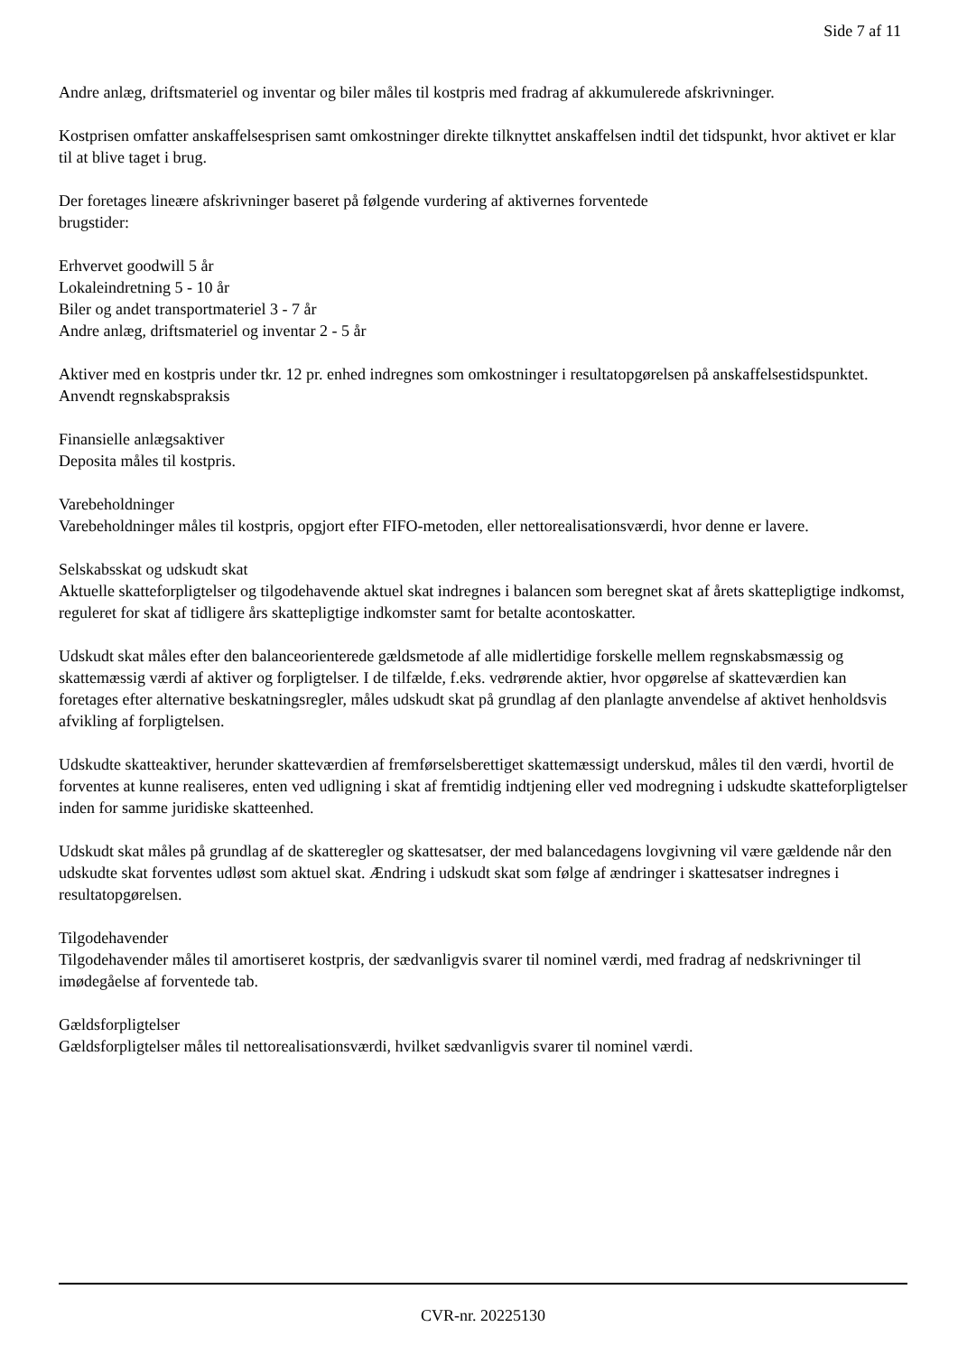Side 7 af 11
Andre anlæg, driftsmateriel og inventar og biler måles til kostpris med fradrag af akkumulerede afskrivninger.
Kostprisen omfatter anskaffelsesprisen samt omkostninger direkte tilknyttet anskaffelsen indtil det tidspunkt, hvor aktivet er klar til at blive taget i brug.
Der foretages lineære afskrivninger baseret på følgende vurdering af aktivernes forventede
brugstider:
Erhvervet goodwill 5 år
Lokaleindretning 5 - 10 år
Biler og andet transportmateriel 3 - 7 år
Andre anlæg, driftsmateriel og inventar 2 - 5 år
Aktiver med en kostpris under tkr. 12 pr. enhed indregnes som omkostninger i resultatopgørelsen på anskaffelsestidspunktet.
Anvendt regnskabspraksis
Finansielle anlægsaktiver
Deposita måles til kostpris.
Varebeholdninger
Varebeholdninger måles til kostpris, opgjort efter FIFO-metoden, eller nettorealisationsværdi, hvor denne er lavere.
Selskabsskat og udskudt skat
Aktuelle skatteforpligtelser og tilgodehavende aktuel skat indregnes i balancen som beregnet skat af årets skattepligtige indkomst, reguleret for skat af tidligere års skattepligtige indkomster samt for betalte acontoskatter.
Udskudt skat måles efter den balanceorienterede gældsmetode af alle midlertidige forskelle mellem regnskabsmæssig og skattemæssig værdi af aktiver og forpligtelser. I de tilfælde, f.eks. vedrørende aktier, hvor opgørelse af skatteværdien kan foretages efter alternative beskatningsregler, måles udskudt skat på grundlag af den planlagte anvendelse af aktivet henholdsvis afvikling af forpligtelsen.
Udskudte skatteaktiver, herunder skatteværdien af fremførselsberettiget skattemæssigt underskud, måles til den værdi, hvortil de forventes at kunne realiseres, enten ved udligning i skat af fremtidig indtjening eller ved modregning i udskudte skatteforpligtelser inden for samme juridiske skatteenhed.
Udskudt skat måles på grundlag af de skatteregler og skattesatser, der med balancedagens lovgivning vil være gældende når den udskudte skat forventes udløst som aktuel skat. Ændring i udskudt skat som følge af ændringer i skattesatser indregnes i resultatopgørelsen.
Tilgodehavender
Tilgodehavender måles til amortiseret kostpris, der sædvanligvis svarer til nominel værdi, med fradrag af nedskrivninger til imødegåelse af forventede tab.
Gældsforpligtelser
Gældsforpligtelser måles til nettorealisationsværdi, hvilket sædvanligvis svarer til nominel værdi.
CVR-nr. 20225130